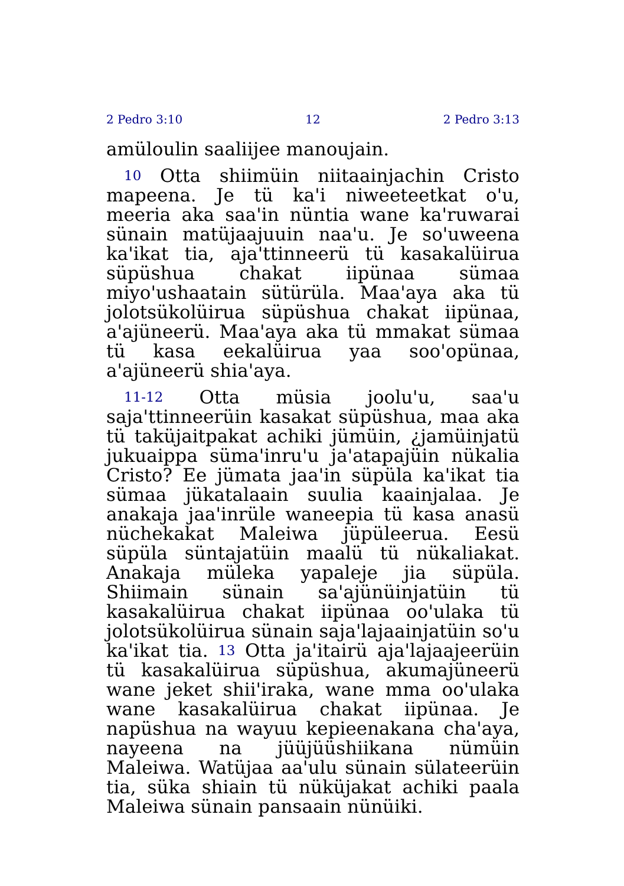2 Pedro 3:10 12 2 Pedro 3:13
amüloulin saaliijee manoujain.
10 Otta shiimüin niitaainjachin Cristo mapeena. Je tü ka'i niweeteetkat o'u, meeria aka saa'in nüntia wane ka'ruwarai sünain matüjaajuuin naa'u. Je so'uweena ka'ikat tia, aja'ttinneerü tü kasakalüirua süpüshua chakat iipünaa sümaa miyo'ushaatain sütürüla. Maa'aya aka tü jolotsükolüirua süpüshua chakat iipünaa, a'ajüneerü. Maa'aya aka tü mmakat sümaa tü kasa eekalüirua yaa soo'opünaa, a'ajüneerü shia'aya.
11-12 Otta müsia joolu'u, saa'u saja'ttinneerüin kasakat süpüshua, maa aka tü taküjaitpakat achiki jümüin, ¿jamüinjatü jukuaippa süma'inru'u ja'atapajüin nükalia Cristo? Ee jümata jaa'in süpüla ka'ikat tia sümaa jükatalaain suulia kaainjalaa. Je anakaja jaa'inrüle waneepia tü kasa anasü nüchekakat Maleiwa jüpüleerua. Eesü süpüla süntajatüin maalü tü nükaliakat. Anakaja müleka yapaleje jia süpüla. Shiimain sünain sa'ajünüinjatüin tü kasakalüirua chakat iipünaa oo'ulaka tü jolotsükolüirua sünain saja'lajaainjatüin so'u ka'ikat tia. 13 Otta ja'itairü aja'lajaajeerüin tü kasakalüirua süpüshua, akumajüneerü wane jeket shii'iraka, wane mma oo'ulaka wane kasakalüirua chakat iipünaa. Je napüshua na wayuu kepieenakana cha'aya, nayeena na jüüjüüshiikana nümüin Maleiwa. Watüjaa aa'ulu sünain sülateerüin tia, süka shiain tü nüküjakat achiki paala Maleiwa sünain pansaain nünüiki.